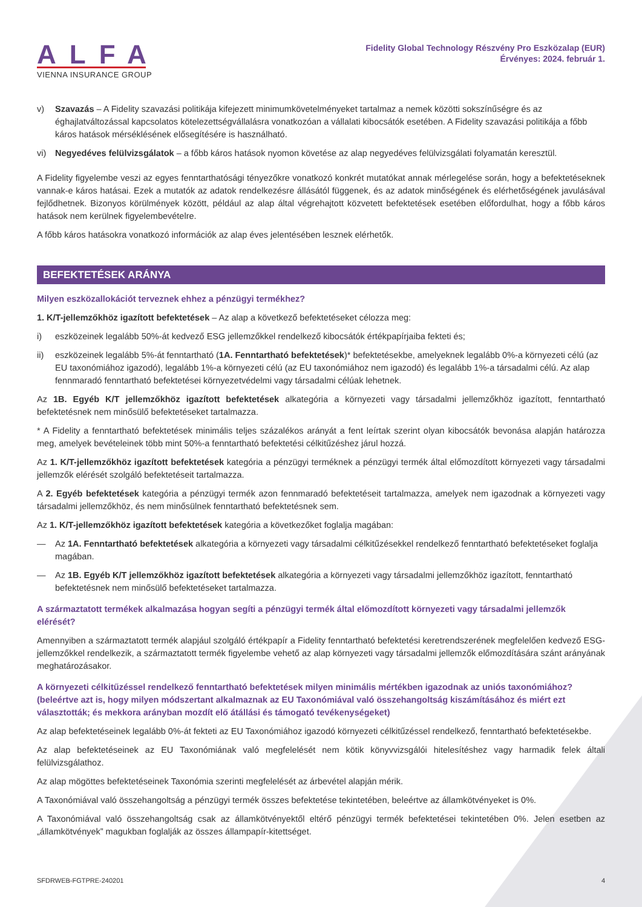ALFA
VIENNA INSURANCE GROUP
Fidelity Global Technology Részvény Pro Eszközalap (EUR)
Érvényes: 2024. február 1.
v) Szavazás – A Fidelity szavazási politikája kifejezett minimumkövetelményeket tartalmaz a nemek közötti sokszínűségre és az éghajlatváltozással kapcsolatos kötelezettségvállalásra vonatkozóan a vállalati kibocsátók esetében. A Fidelity szavazási politikája a főbb káros hatások mérséklésének elősegítésére is használható.
vi) Negyedéves felülvizsgálatok – a főbb káros hatások nyomon követése az alap negyedéves felülvizsgálati folyamatán keresztül.
A Fidelity figyelembe veszi az egyes fenntarthatósági tényezőkre vonatkozó konkrét mutatókat annak mérlegelése során, hogy a befektetéseknek vannak-e káros hatásai. Ezek a mutatók az adatok rendelkezésre állásától függenek, és az adatok minőségének és elérhetőségének javulásával fejlődhetnek. Bizonyos körülmények között, például az alap által végrehajtott közvetett befektetések esetében előfordulhat, hogy a főbb káros hatások nem kerülnek figyelembevételre.
A főbb káros hatásokra vonatkozó információk az alap éves jelentésében lesznek elérhetők.
BEFEKTETÉSEK ARÁNYA
Milyen eszközallokációt terveznek ehhez a pénzügyi termékhez?
1. K/T-jellemzőkhöz igazított befektetések – Az alap a következő befektetéseket célozza meg:
i) eszközeinek legalább 50%-át kedvező ESG jellemzőkkel rendelkező kibocsátók értékpapírjaiba fekteti és;
ii) eszközeinek legalább 5%-át fenntartható (1A. Fenntartható befektetések)* befektetésekbe, amelyeknek legalább 0%-a környezeti célú (az EU taxonómiához igazodó), legalább 1%-a környezeti célú (az EU taxonómiához nem igazodó) és legalább 1%-a társadalmi célú. Az alap fennmaradó fenntartható befektetései környezetvédelmi vagy társadalmi célúak lehetnek.
Az 1B. Egyéb K/T jellemzőkhöz igazított befektetések alkategória a környezeti vagy társadalmi jellemzőkhöz igazított, fenntartható befektetésnek nem minősülő befektetéseket tartalmazza.
* A Fidelity a fenntartható befektetések minimális teljes százalékos arányát a fent leírtak szerint olyan kibocsátók bevonása alapján határozza meg, amelyek bevételeinek több mint 50%-a fenntartható befektetési célkitűzéshez járul hozzá.
Az 1. K/T-jellemzőkhöz igazított befektetések kategória a pénzügyi terméknek a pénzügyi termék által előmozdított környezeti vagy társadalmi jellemzők elérését szolgáló befektetéseit tartalmazza.
A 2. Egyéb befektetések kategória a pénzügyi termék azon fennmaradó befektetéseit tartalmazza, amelyek nem igazodnak a környezeti vagy társadalmi jellemzőkhöz, és nem minősülnek fenntartható befektetésnek sem.
Az 1. K/T-jellemzőkhöz igazított befektetések kategória a következőket foglalja magában:
— Az 1A. Fenntartható befektetések alkategória a környezeti vagy társadalmi célkitűzésekkel rendelkező fenntartható befektetéseket foglalja magában.
— Az 1B. Egyéb K/T jellemzőkhöz igazított befektetések alkategória a környezeti vagy társadalmi jellemzőkhöz igazított, fenntartható befektetésnek nem minősülő befektetéseket tartalmazza.
A származtatott termékek alkalmazása hogyan segíti a pénzügyi termék által előmozdított környezeti vagy társadalmi jellemzők elérését?
Amennyiben a származtatott termék alapjául szolgáló értékpapír a Fidelity fenntartható befektetési keretrendszerének megfelelően kedvező ESG-jellemzőkkel rendelkezik, a származtatott termék figyelembe vehető az alap környezeti vagy társadalmi jellemzők előmozdítására szánt arányának meghatározásakor.
A környezeti célkitűzéssel rendelkező fenntartható befektetések milyen minimális mértékben igazodnak az uniós taxonómiához? (beleértve azt is, hogy milyen módszertant alkalmaznak az EU Taxonómiával való összehangoltság kiszámításához és miért ezt választották; és mekkora arányban mozdít elő átállási és támogató tevékenységeket)
Az alap befektetéseinek legalább 0%-át fekteti az EU Taxonómiához igazodó környezeti célkitűzéssel rendelkező, fenntartható befektetésekbe.
Az alap befektetéseinek az EU Taxonómiának való megfelelését nem kötik könyvvizsgálói hitelesítéshez vagy harmadik felek általi felülvizsgálathoz.
Az alap mögöttes befektetéseinek Taxonómia szerinti megfelelését az árbevétel alapján mérik.
A Taxonómiával való összehangoltság a pénzügyi termék összes befektetése tekintetében, beleértve az államkötvényeket is 0%.
A Taxonómiával való összehangoltság csak az államkötvényektől eltérő pénzügyi termék befektetései tekintetében 0%. Jelen esetben az „államkötvények” magukban foglalják az összes állampapír-kitettséget.
SFDRWEB-FGTPRE-240201 4